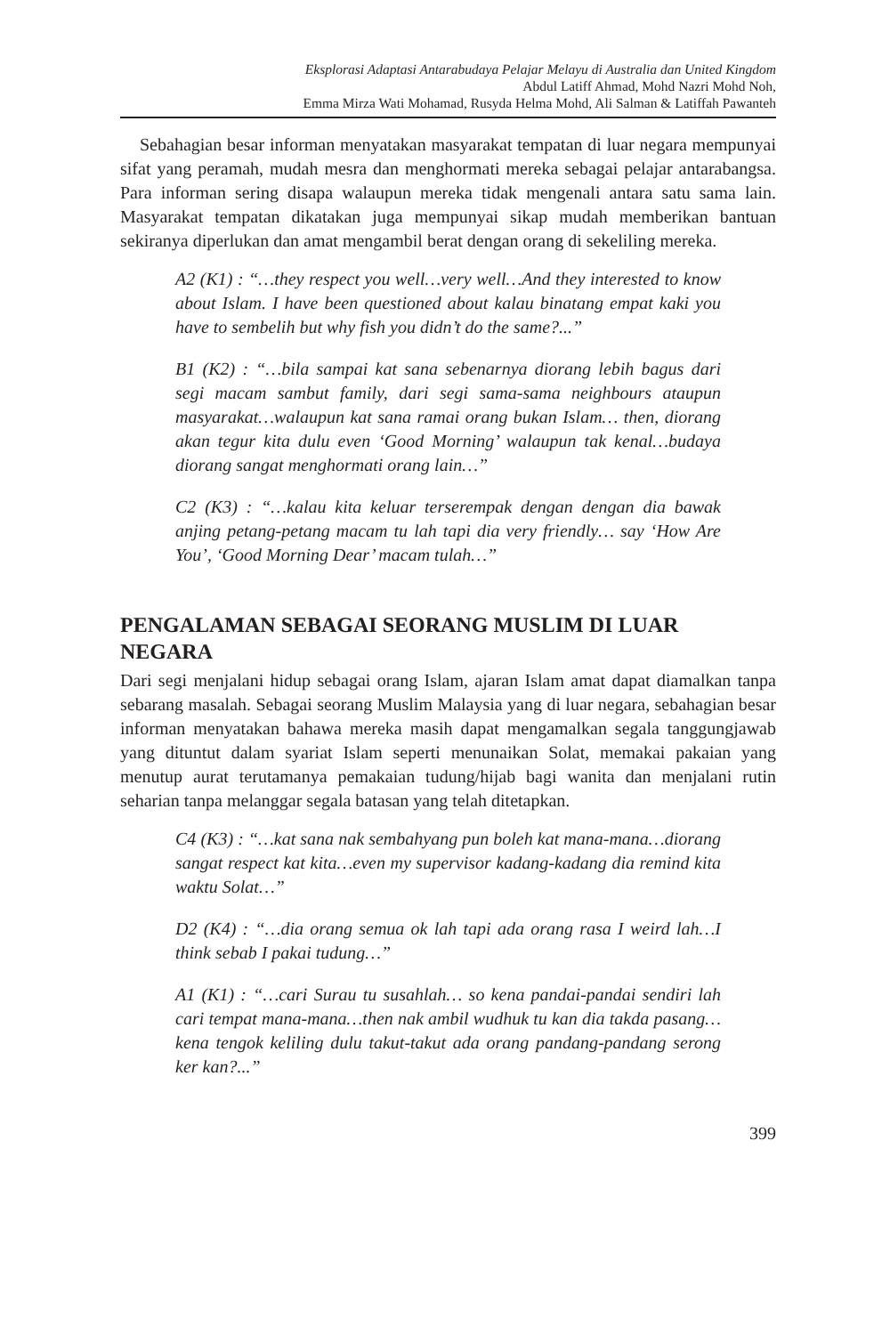Eksplorasi Adaptasi Antarabudaya Pelajar Melayu di Australia dan United Kingdom
Abdul Latiff Ahmad, Mohd Nazri Mohd Noh,
Emma Mirza Wati Mohamad, Rusyda Helma Mohd, Ali Salman & Latiffah Pawanteh
Sebahagian besar informan menyatakan masyarakat tempatan di luar negara mempunyai sifat yang peramah, mudah mesra dan menghormati mereka sebagai pelajar antarabangsa. Para informan sering disapa walaupun mereka tidak mengenali antara satu sama lain. Masyarakat tempatan dikatakan juga mempunyai sikap mudah memberikan bantuan sekiranya diperlukan dan amat mengambil berat dengan orang di sekeliling mereka.
A2 (K1) : “…they respect you well…very well…And they interested to know about Islam. I have been questioned about kalau binatang empat kaki you have to sembelih but why fish you didn’t do the same?...”
B1 (K2) : “…bila sampai kat sana sebenarnya diorang lebih bagus dari segi macam sambut family, dari segi sama-sama neighbours ataupun masyarakat…walaupun kat sana ramai orang bukan Islam… then, diorang akan tegur kita dulu even ‘Good Morning’ walaupun tak kenal…budaya diorang sangat menghormati orang lain…”
C2 (K3) : “…kalau kita keluar terserempak dengan dengan dia bawak anjing petang-petang macam tu lah tapi dia very friendly… say ‘How Are You’, ‘Good Morning Dear’ macam tulah…”
PENGALAMAN SEBAGAI SEORANG MUSLIM DI LUAR NEGARA
Dari segi menjalani hidup sebagai orang Islam, ajaran Islam amat dapat diamalkan tanpa sebarang masalah. Sebagai seorang Muslim Malaysia yang di luar negara, sebahagian besar informan menyatakan bahawa mereka masih dapat mengamalkan segala tanggungjawab yang dituntut dalam syariat Islam seperti menunaikan Solat, memakai pakaian yang menutup aurat terutamanya pemakaian tudung/hijab bagi wanita dan menjalani rutin seharian tanpa melanggar segala batasan yang telah ditetapkan.
C4 (K3) : “…kat sana nak sembahyang pun boleh kat mana-mana…diorang sangat respect kat kita…even my supervisor kadang-kadang dia remind kita waktu Solat…”
D2 (K4) : “…dia orang semua ok lah tapi ada orang rasa I weird lah…I think sebab I pakai tudung…”
A1 (K1) : “…cari Surau tu susahlah… so kena pandai-pandai sendiri lah cari tempat mana-mana…then nak ambil wudhuk tu kan dia takda pasang…kena tengok keliling dulu takut-takut ada orang pandang-pandang serong ker kan?...”
399